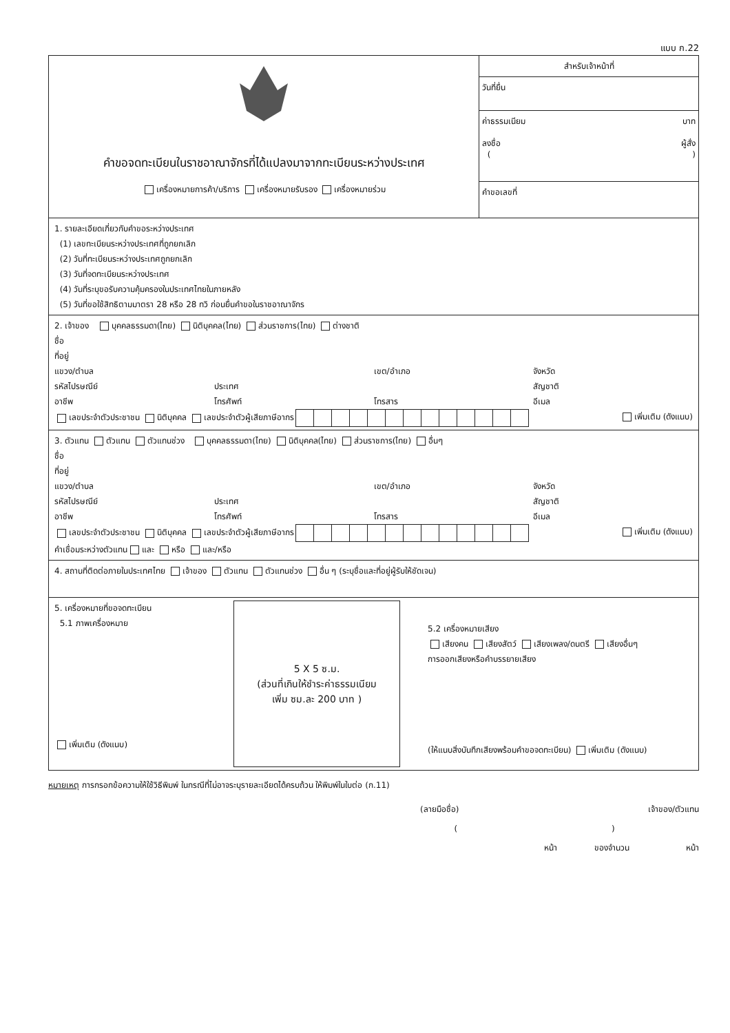แบบ ก.22
คำขอจดทะเบียนในราชอาณาจักรที่ได้แปลงมาจากทะเบียนระหว่างประเทศ
เครื่องหมายการค้า/บริการ เครื่องหมายรับรอง เครื่องหมายร่วม
สำหรับเจ้าหน้าที่
วันที่ยื่น
ค่าธรรมเนียม บาท
ลงชื่อ ผู้สั่ง
( )
คำขอเลขที่
1. รายละเอียดเกี่ยวกับคำขอระหว่างประเทศ
(1) เลขทะเบียนระหว่างประเทศที่ถูกยกเลิก
(2) วันที่ทะเบียนระหว่างประเทศถูกยกเลิก
(3) วันที่จดทะเบียนระหว่างประเทศ
(4) วันที่ระบุขอรับความคุ้มครองในประเทศไทยในภายหลัง
(5) วันที่ขอใช้สิทธิตามมาตรา 28 หรือ 28 ทวิ ก่อนยื่นคำขอในราชอาณาจักร
2. เจ้าของ บุคคลธรรมดา(ไทย) นิติบุคคล(ไทย) ส่วนราชการ(ไทย) ต่างชาติ
ชื่อ
ที่อยู่
แขวง/ตำบล เขต/อำเภอ จังหวัด รหัสไปรษณีย์ ประเทศ สัญชาติ อาชีพ โทรศัพท์ โทรสาร อีเมล
เลขประจำตัวประชาชน นิติบุคคล เลขประจำตัวผู้เสียภาษีอากร เพิ่มเติม (ดังแนบ)
3. ตัวแทน ตัวแทน ตัวแทนช่วง บุคคลธรรมดา(ไทย) นิติบุคคล(ไทย) ส่วนราชการ(ไทย) อื่นๆ
ชื่อ
ที่อยู่
แขวง/ตำบล เขต/อำเภอ จังหวัด รหัสไปรษณีย์ ประเทศ สัญชาติ อาชีพ โทรศัพท์ โทรสาร อีเมล
เลขประจำตัวประชาชน นิติบุคคล เลขประจำตัวผู้เสียภาษีอากร เพิ่มเติม (ดังแนบ)
คำเชื่อมระหว่างตัวแทน และ หรือ และ/หรือ
4. สถานที่ติดต่อภายในประเทศไทย เจ้าของ ตัวแทน ตัวแทนช่วง อื่น ๆ (ระบุชื่อและที่อยู่ผู้รับให้ชัดเจน)
5. เครื่องหมายที่ขอจดทะเบียน
5.1 ภาพเครื่องหมาย
เพิ่มเติม (ดังแนบ)
5 X 5 ซ.ม.
(ส่วนที่เกินให้ชำระค่าธรรมเนียม
เพิ่ม ซม.ละ 200 บาท )
5.2 เครื่องหมายเสียง
เสียงคน เสียงสัตว์ เสียงเพลง/ดนตรี เสียงอื่นๆ
การออกเสียงหรือคำบรรยายเสียง
(ให้แนบสิ่งบันทึกเสียงพร้อมคำขอจดทะเบียน) เพิ่มเติม (ดังแนบ)
หมายเหตุ การกรอกข้อความให้ใช้วิธีพิมพ์ ในกรณีที่ไม่อาจระบุรายละเอียดได้ครบถ้วน ให้พิมพ์ในใบต่อ (ก.11)
(ลายมือชื่อ) เจ้าของ/ตัวแทน
( )
หน้า ของจำนวน หน้า